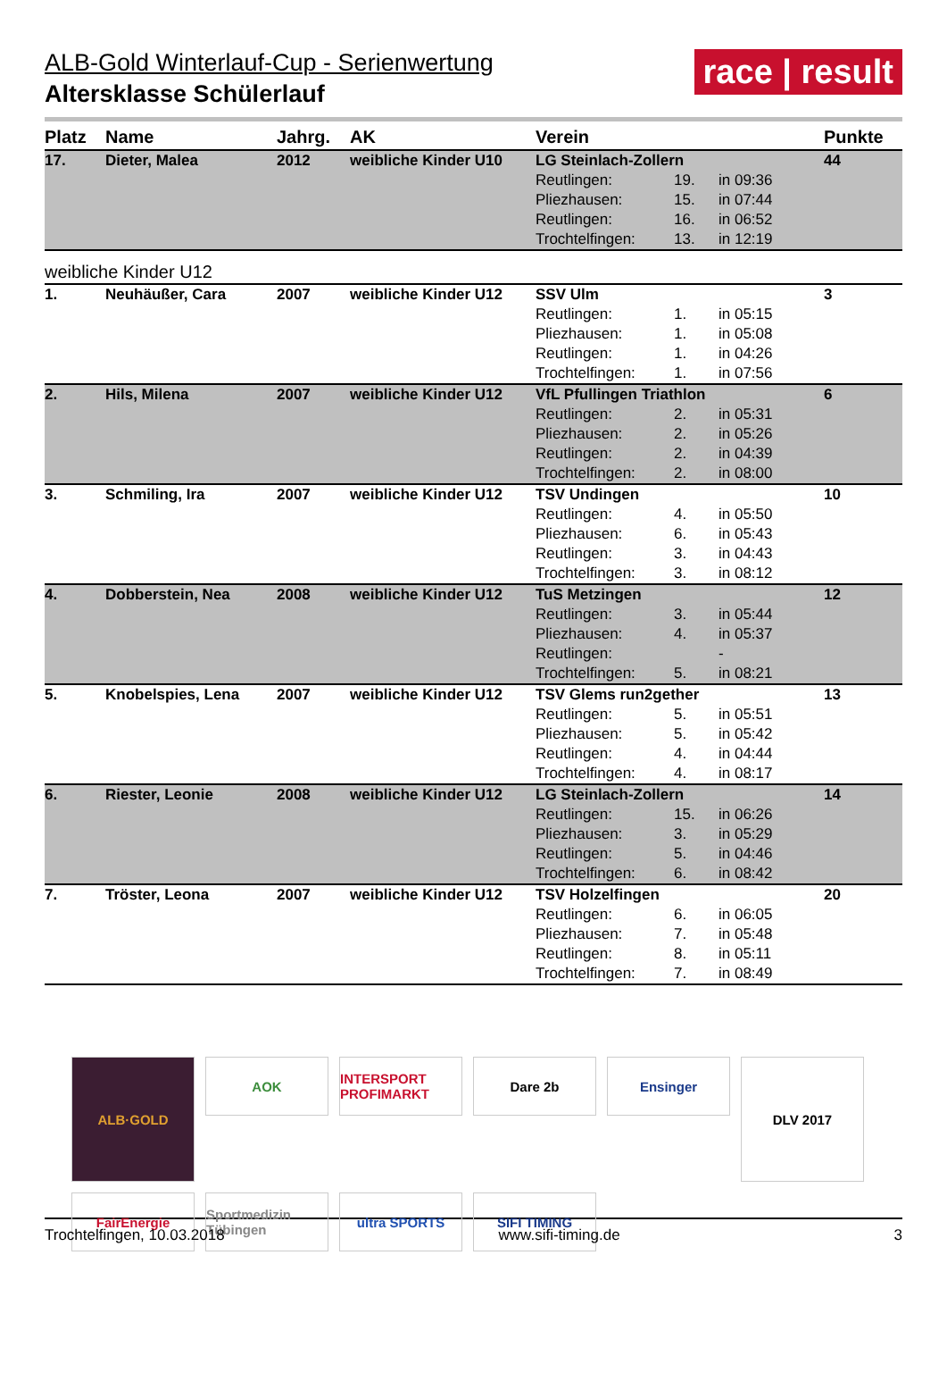race | result
ALB-Gold Winterlauf-Cup - Serienwertung
Altersklasse Schülerlauf
| Platz | Name | Jahrg. | AK | Verein | | | Punkte |
| --- | --- | --- | --- | --- | --- | --- | --- |
| 17. | Dieter, Malea | 2012 | weibliche Kinder U10 | LG Steinlach-Zollern | | | 44 |
| | | | | Reutlingen: | 19. | in 09:36 | |
| | | | | Pliezhausen: | 15. | in 07:44 | |
| | | | | Reutlingen: | 16. | in 06:52 | |
| | | | | Trochtelfingen: | 13. | in 12:19 | |
| weibliche Kinder U12 | | | | | | | |
| 1. | Neuhäußer, Cara | 2007 | weibliche Kinder U12 | SSV Ulm | | | 3 |
| | | | | Reutlingen: | 1. | in 05:15 | |
| | | | | Pliezhausen: | 1. | in 05:08 | |
| | | | | Reutlingen: | 1. | in 04:26 | |
| | | | | Trochtelfingen: | 1. | in 07:56 | |
| 2. | Hils, Milena | 2007 | weibliche Kinder U12 | VfL Pfullingen Triathlon | | | 6 |
| | | | | Reutlingen: | 2. | in 05:31 | |
| | | | | Pliezhausen: | 2. | in 05:26 | |
| | | | | Reutlingen: | 2. | in 04:39 | |
| | | | | Trochtelfingen: | 2. | in 08:00 | |
| 3. | Schmiling, Ira | 2007 | weibliche Kinder U12 | TSV Undingen | | | 10 |
| | | | | Reutlingen: | 4. | in 05:50 | |
| | | | | Pliezhausen: | 6. | in 05:43 | |
| | | | | Reutlingen: | 3. | in 04:43 | |
| | | | | Trochtelfingen: | 3. | in 08:12 | |
| 4. | Dobberstein, Nea | 2008 | weibliche Kinder U12 | TuS Metzingen | | | 12 |
| | | | | Reutlingen: | 3. | in 05:44 | |
| | | | | Pliezhausen: | 4. | in 05:37 | |
| | | | | Reutlingen: | | - | |
| | | | | Trochtelfingen: | 5. | in 08:21 | |
| 5. | Knobelspies, Lena | 2007 | weibliche Kinder U12 | TSV Glems run2gether | | | 13 |
| | | | | Reutlingen: | 5. | in 05:51 | |
| | | | | Pliezhausen: | 5. | in 05:42 | |
| | | | | Reutlingen: | 4. | in 04:44 | |
| | | | | Trochtelfingen: | 4. | in 08:17 | |
| 6. | Riester, Leonie | 2008 | weibliche Kinder U12 | LG Steinlach-Zollern | | | 14 |
| | | | | Reutlingen: | 15. | in 06:26 | |
| | | | | Pliezhausen: | 3. | in 05:29 | |
| | | | | Reutlingen: | 5. | in 04:46 | |
| | | | | Trochtelfingen: | 6. | in 08:42 | |
| 7. | Tröster, Leona | 2007 | weibliche Kinder U12 | TSV Holzelfingen | | | 20 |
| | | | | Reutlingen: | 6. | in 06:05 | |
| | | | | Pliezhausen: | 7. | in 05:48 | |
| | | | | Reutlingen: | 8. | in 05:11 | |
| | | | | Trochtelfingen: | 7. | in 08:49 | |
ALB·GOLD
AOK
INTERSPORT PROFIMARKT
Dare 2b
Ensinger
DLV 2017
FairEnergie
Sportmedizin Tübingen
ultra SPORTS
SIFI TIMING
Trochtelfingen, 10.03.2018 www.sifi-timing.de 3